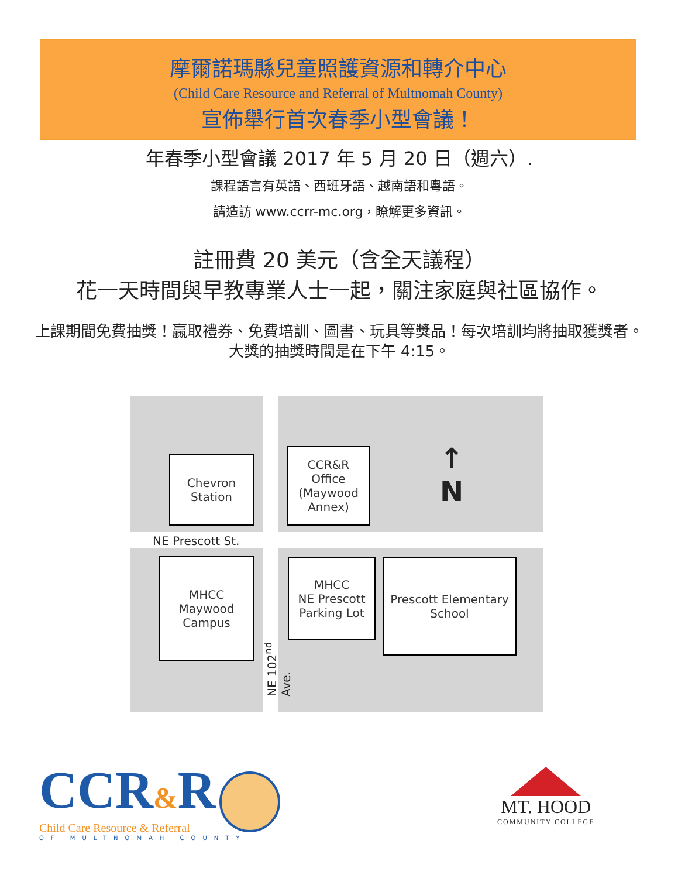摩爾諾瑪縣兒童照護資源和轉介中心
(Child Care Resource and Referral of Multnomah County)
宣佈舉行首次春季小型會議！
年春季小型會議 2017 年 5 月 20 日（週六）.
課程語言有英語、西班牙語、越南語和粵語。
請造訪 www.ccrr-mc.org，瞭解更多資訊。
註冊費 20 美元（含全天議程）
花一天時間與早教專業人士一起，關注家庭與社區協作。
上課期間免費抽獎！贏取禮券、免費培訓、圖書、玩具等獎品！每次培訓均將抽取獲獎者。
大獎的抽獎時間是在下午 4:15。
Chevron
Station
CCR&R
Office
(Maywood
Annex)
↑
N
NE Prescott St.
MHCC
Maywood
Campus
MHCC
NE Prescott
Parking Lot
Prescott Elementary
School
NE 102<sup>nd</sup> Ave.
CCR&R
Child Care Resource & Referral
OF MULTNOMAH COUNTY
MT. HOOD
COMMUNITY COLLEGE